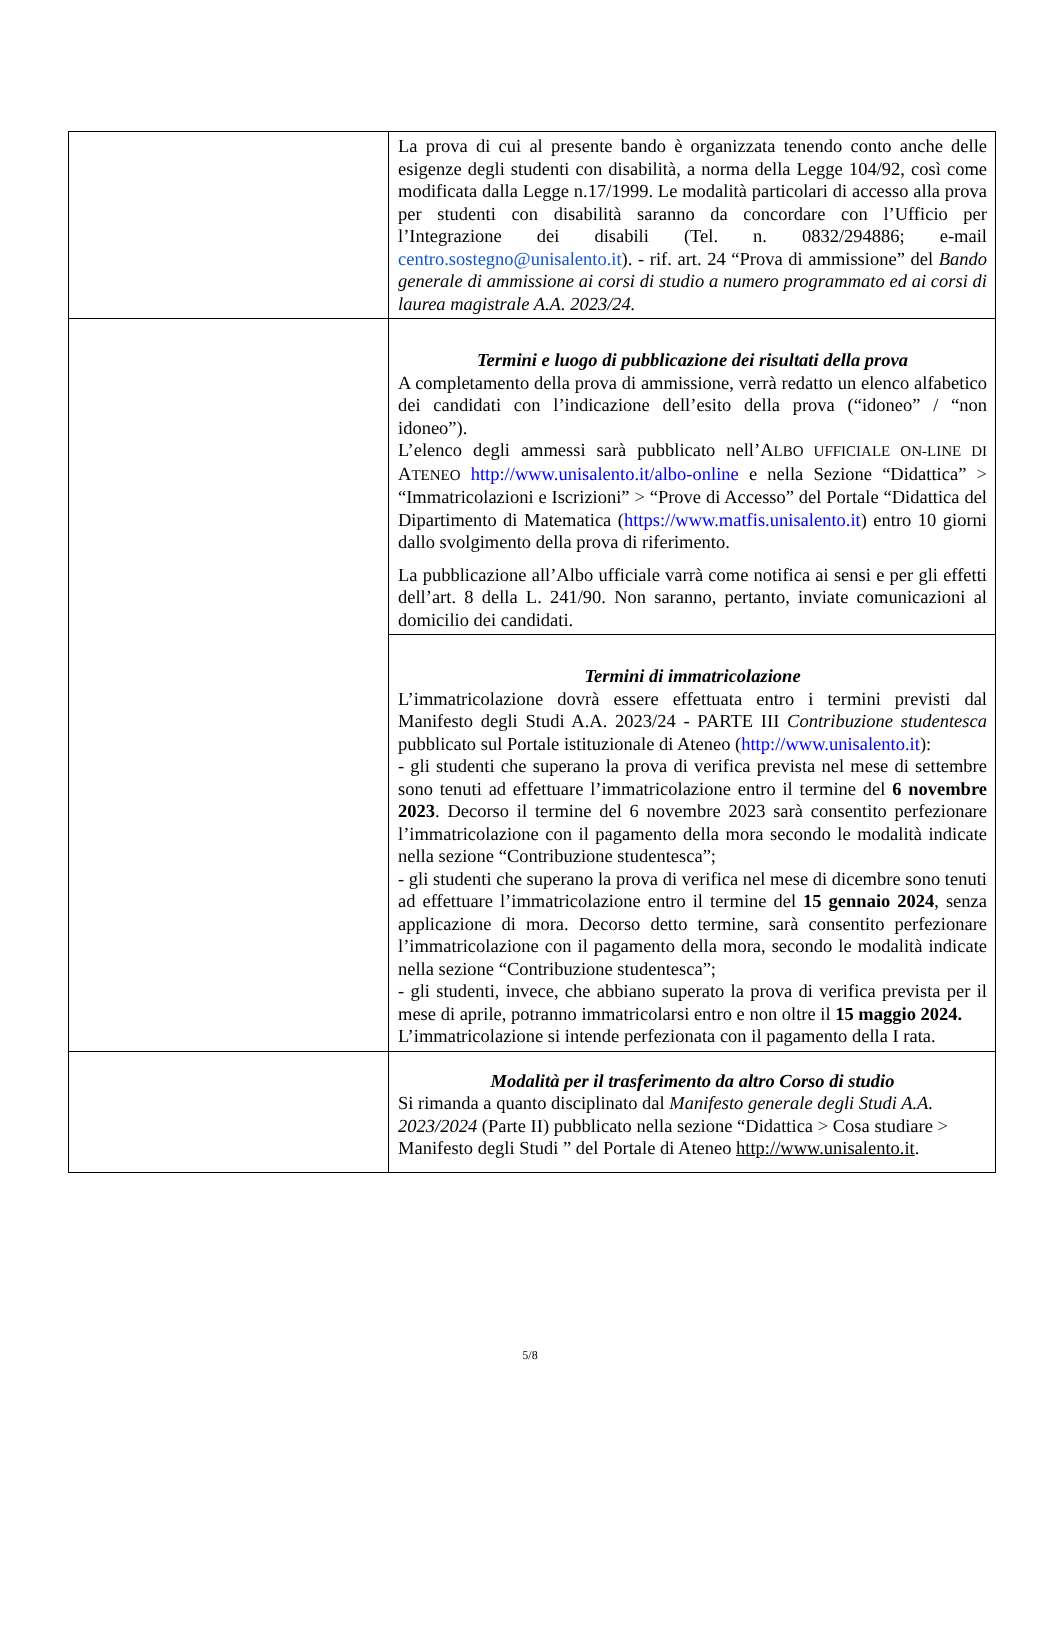| | La prova di cui al presente bando è organizzata tenendo conto anche delle esigenze degli studenti con disabilità, a norma della Legge 104/92, così come modificata dalla Legge n.17/1999. Le modalità particolari di accesso alla prova per studenti con disabilità saranno da concordare con l’Ufficio per l’Integrazione dei disabili (Tel. n. 0832/294886; e-mail centro.sostegno@unisalento.it ). - rif. art. 24 “Prova di ammissione” del Bando generale di ammissione ai corsi di studio a numero programmato ed ai corsi di laurea magistrale A.A. 2023/24. |
| | Termini e luogo di pubblicazione dei risultati della prova A completamento della prova di ammissione, verrà redatto un elenco alfabetico dei candidati con l’indicazione dell’esito della prova (“idoneo” / “non idoneo”). L’elenco degli ammessi sarà pubblicato nell’A LBO UFFICIALE ON-LINE DI A TENEO http://www.unisalento.it/albo-online e nella Sezione “Didattica” > “Immatricolazioni e Iscrizioni” > “Prove di Accesso” del Portale “Didattica del Dipartimento di Matematica ( https://www.matfis.unisalento.it ) entro 10 giorni dallo svolgimento della prova di riferimento. La pubblicazione all’Albo ufficiale varrà come notifica ai sensi e per gli effetti dell’art. 8 della L. 241/90. Non saranno, pertanto, inviate comunicazioni al domicilio dei candidati. |
| | Termini di immatricolazione L’immatricolazione dovrà essere effettuata entro i termini previsti dal Manifesto degli Studi A.A. 2023/24 - PARTE III Contribuzione studentesca pubblicato sul Portale istituzionale di Ateneo ( http://www.unisalento.it ): - gli studenti che superano la prova di verifica prevista nel mese di settembre sono tenuti ad effettuare l’immatricolazione entro il termine del 6 novembre 2023 . Decorso il termine del 6 novembre 2023 sarà consentito perfezionare l’immatricolazione con il pagamento della mora secondo le modalità indicate nella sezione “Contribuzione studentesca”; - gli studenti che superano la prova di verifica nel mese di dicembre sono tenuti ad effettuare l’immatricolazione entro il termine del 15 gennaio 2024 , senza applicazione di mora. Decorso detto termine, sarà consentito perfezionare l’immatricolazione con il pagamento della mora, secondo le modalità indicate nella sezione “Contribuzione studentesca”; - gli studenti, invece, che abbiano superato la prova di verifica prevista per il mese di aprile, potranno immatricolarsi entro e non oltre il 15 maggio 2024. L’immatricolazione si intende perfezionata con il pagamento della I rata. |
| | Modalità per il trasferimento da altro Corso di studio Si rimanda a quanto disciplinato dal Manifesto generale degli Studi A.A. 2023/2024 (Parte II) pubblicato nella sezione “Didattica > Cosa studiare > Manifesto degli Studi ” del Portale di Ateneo http://www.unisalento.it . |
5/8